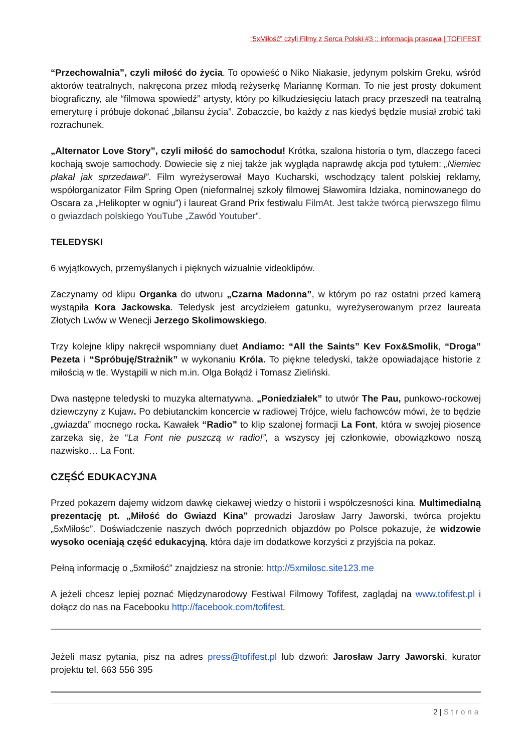“5xMiłość” czyli Filmy z Serca Polski #3 :: informacja prasowa | TOFIFEST
“Przechowalnia”, czyli miłość do życia. To opowieść o Niko Niakasie, jedynym polskim Greku, wśród aktorów teatralnych, nakręcona przez młodą reżyserkę Mariannę Korman. To nie jest prosty dokument biograficzny, ale “filmowa spowiedź” artysty, który po kilkudziesięciu latach pracy przeszedł na teatralną emeryturę i próbuje dokonać „bilansu życia”. Zobaczcie, bo każdy z nas kiedyś będzie musiał zrobić taki rozrachunek.
„Alternator Love Story”, czyli miłość do samochodu! Krótka, szalona historia o tym, dlaczego faceci kochają swoje samochody. Dowiecie się z niej także jak wygląda naprawdę akcja pod tytułem: „Niemiec płakał jak sprzedawał”. Film wyreżyserował Mayo Kucharski, wschodzący talent polskiej reklamy, współorganizator Film Spring Open (nieformalnej szkoły filmowej Sławomira Idziaka, nominowanego do Oscara za „Helikopter w ogniu”) i laureat Grand Prix festiwalu FilmAt. Jest także twórcą pierwszego filmu o gwiazdach polskiego YouTube „Zawód Youtuber”.
TELEDYSKI
6 wyjątkowych, przemyślanych i pięknych wizualnie videoklipów.
Zaczynamy od klipu Organka do utworu „Czarna Madonna”, w którym po raz ostatni przed kamerą wystąpiła Kora Jackowska. Teledysk jest arcydziełem gatunku, wyreżyserowanym przez laureata Złotych Lwów w Wenecji Jerzego Skolimowskiego.
Trzy kolejne klipy nakręcił wspomniany duet Andiamo: “All the Saints” Kev Fox&Smolik, “Droga” Pezeta i “Spróbuję/Strażnik” w wykonaniu Króla. To piękne teledyski, także opowiadające historie z miłością w tle. Wystąpili w nich m.in. Olga Bołądź i Tomasz Zieliński.
Dwa następne teledyski to muzyka alternatywna. „Poniedziałek” to utwór The Pau, punkowo-rockowej dziewczyny z Kujaw. Po debiutanckim koncercie w radiowej Trójce, wielu fachowców mówi, że to będzie „gwiazda” mocnego rocka. Kawałek “Radio” to klip szalonej formacji La Font, która w swojej piosence zarzeka się, że “La Font nie puszczą w radio!”, a wszyscy jej członkowie, obowiązkowo noszą nazwisko… La Font.
CZĘŚĆ EDUKACYJNA
Przed pokazem dajemy widzom dawkę ciekawej wiedzy o historii i współczesności kina. Multimedialną prezentację pt. „Miłość do Gwiazd Kina” prowadzi Jarosław Jarry Jaworski, twórca projektu „5xMiłośc”. Doświadczenie naszych dwóch poprzednich objazdów po Polsce pokazuje, że widzowie wysoko oceniają część edukacyjną, która daje im dodatkowe korzyści z przyjścia na pokaz.
Pełną informację o „5xmiłość” znajdziesz na stronie: http://5xmilosc.site123.me
A jeżeli chcesz lepiej poznać Międzynarodowy Festiwal Filmowy Tofifest, zaglądaj na www.tofifest.pl i dołącz do nas na Facebooku http://facebook.com/tofifest.
Jeżeli masz pytania, pisz na adres press@tofifest.pl lub dzwoń: Jarosław Jarry Jaworski, kurator projektu tel. 663 556 395
2 | Strona